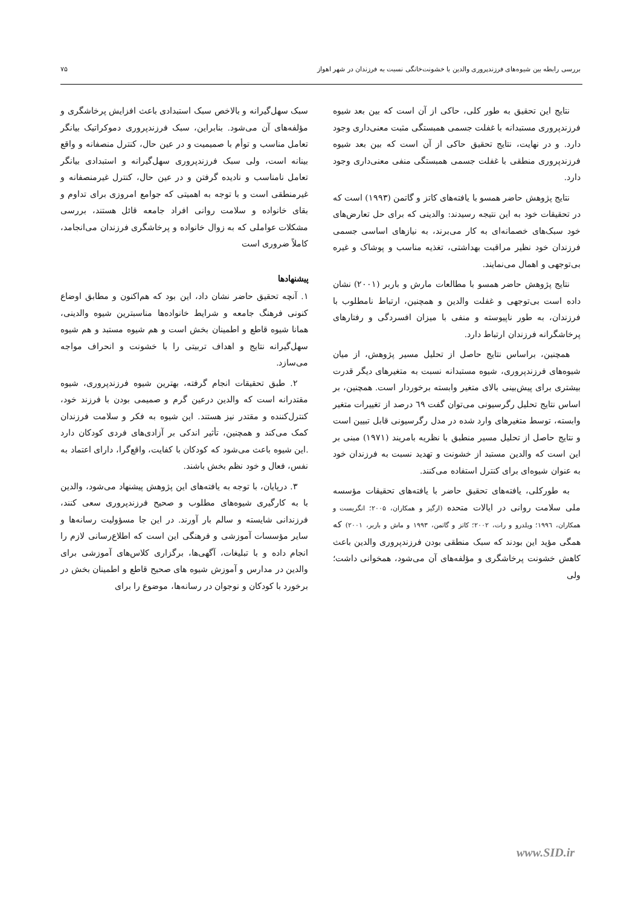بررسی رابطه بین شیوه‌های فرزندپروری والدین با خشونت‌خانگی نسبت به فرزندان در شهر اهواز ۷۵
نتایج این تحقیق به طور کلی، حاکی از آن است که بین بعد شیوه فرزندپروری مستبدانه با غفلت جسمی همبستگی مثبت معنی‌داری وجود دارد. و در نهایت، نتایج تحقیق حاکی از آن است که بین بعد شیوه فرزندپروری منطقی با غفلت جسمی همبستگی منفی معنی‌داری وجود دارد.
نتایج پژوهش حاضر همسو با یافته‌های کاتز و گاتمن (۱۹۹۳) است که در تحقیقات خود به این نتیجه رسیدند: والدینی که برای حل تعارض‌های خود سبک‌های خصمانه‌ای به کار می‌برند، به نیازهای اساسی جسمی فرزندان خود نظیر مراقبت بهداشتی، تغذیه مناسب و پوشاک و غیره بی‌توجهی و اهمال می‌نمایند.
نتایج پژوهش حاضر همسو با مطالعات مارش و باربر (۲۰۰۱) نشان داده است بی‌توجهی و غفلت والدین و همچنین، ارتباط نامطلوب با فرزندان، به طور ناپیوسته و منفی با میزان افسردگی و رفتارهای پرخاشگرانه فرزندان ارتباط دارد.
همچنین، براساس نتایج حاصل از تحلیل مسیر پژوهش، از میان شیوه‌های فرزندپروری، شیوه مستبدانه نسبت به متغیرهای دیگر قدرت بیشتری برای پیش‌بینی بالای متغیر وابسته برخوردار است. همچنین، بر اساس نتایج تحلیل رگرسیونی می‌توان گفت ٦۹ درصد از تغییرات متغیر وابسته، توسط متغیرهای وارد شده در مدل رگرسیونی قابل تبیین است و نتایج حاصل از تحلیل مسیر منطبق با نظریه بامریند (۱۹۷۱) مبنی بر این است که والدین مستبد از خشونت و تهدید نسبت به فرزندان خود به عنوان شیوه‌ای برای کنترل استفاده می‌کنند.
به طورکلی، یافته‌های تحقیق حاضر با یافته‌های تحقیقات مؤسسه ملی سلامت روانی در ایالات متحده (ارگیز و همکاران، ۲۰۰۵؛ انگریست و همکاران، ۱۹۹٦؛ ویلدرو و رات، ۲۰۰۲؛ کاتز و گاتمن، ۱۹۹۳ و ماش و باربر، ۲۰۰۱) که همگی مؤید این بودند که سبک منطقی بودن فرزندپروری والدین باعث کاهش خشونت پرخاشگری و مؤلفه‌های آن می‌شود، همخوانی داشت؛ ولی
سبک سهل‌گیرانه و بالاخص سبک استبدادی باعث افزایش پرخاشگری و مؤلفه‌های آن می‌شود. بنابراین، سبک فرزندپروری دموکراتیک بیانگر تعامل مناسب و توأم با صمیمیت و در عین حال، کنترل منصفانه و واقع بینانه است، ولی سبک فرزندپروری سهل‌گیرانه و استبدادی بیانگر تعامل نامناسب و نادیده گرفتن و در عین حال، کنترل غیرمنصفانه و غیرمنطقی است و با توجه به اهمیتی که جوامع امروزی برای تداوم و بقای خانواده و سلامت روانی افراد جامعه قائل هستند، بررسی مشکلات عواملی که به زوال خانواده و پرخاشگری فرزندان می‌انجامد، کاملاً ضروری است
پیشنهادها
۱. آنچه تحقیق حاضر نشان داد، این بود که هم‌اکنون و مطابق اوضاع کنونی فرهنگ جامعه و شرایط خانواده‌ها مناسبترین شیوه والدینی، همانا شیوه قاطع و اطمینان بخش است و هم شیوه مستبد و هم شیوه سهل‌گیرانه نتایج و اهداف تربیتی را با خشونت و انحراف مواجه می‌سازد.
۲. طبق تحقیقات انجام گرفته، بهترین شیوه فرزندپروری، شیوه مقتدرانه است که والدین درعین گرم و صمیمی بودن با فرزند خود، کنترل‌کننده و مقتدر نیز هستند. این شیوه به فکر و سلامت فرزندان کمک می‌کند و همچنین، تأثیر اندکی بر آزادی‌های فردی کودکان دارد .این شیوه باعث می‌شود که کودکان با کفایت، واقع‌گرا، دارای اعتماد به نفس، فعال و خود نظم بخش باشند.
۳. درپایان، با توجه به یافته‌های این پژوهش پیشنهاد می‌شود، والدین با به کارگیری شیوه‌های مطلوب و صحیح فرزندپروری سعی کنند، فرزندانی شایسته و سالم بار آورند. در این جا مسؤولیت رسانه‌ها و سایر مؤسسات آموزشی و فرهنگی این است که اطلاع‌رسانی لازم را انجام داده و با تبلیغات، آگهی‌ها، برگزاری کلاس‌های آموزشی برای والدین در مدارس و آموزش شیوه های صحیح قاطع و اطمینان بخش در برخورد با کودکان و نوجوان در رسانه‌ها، موضوع را برای
www.SID.ir